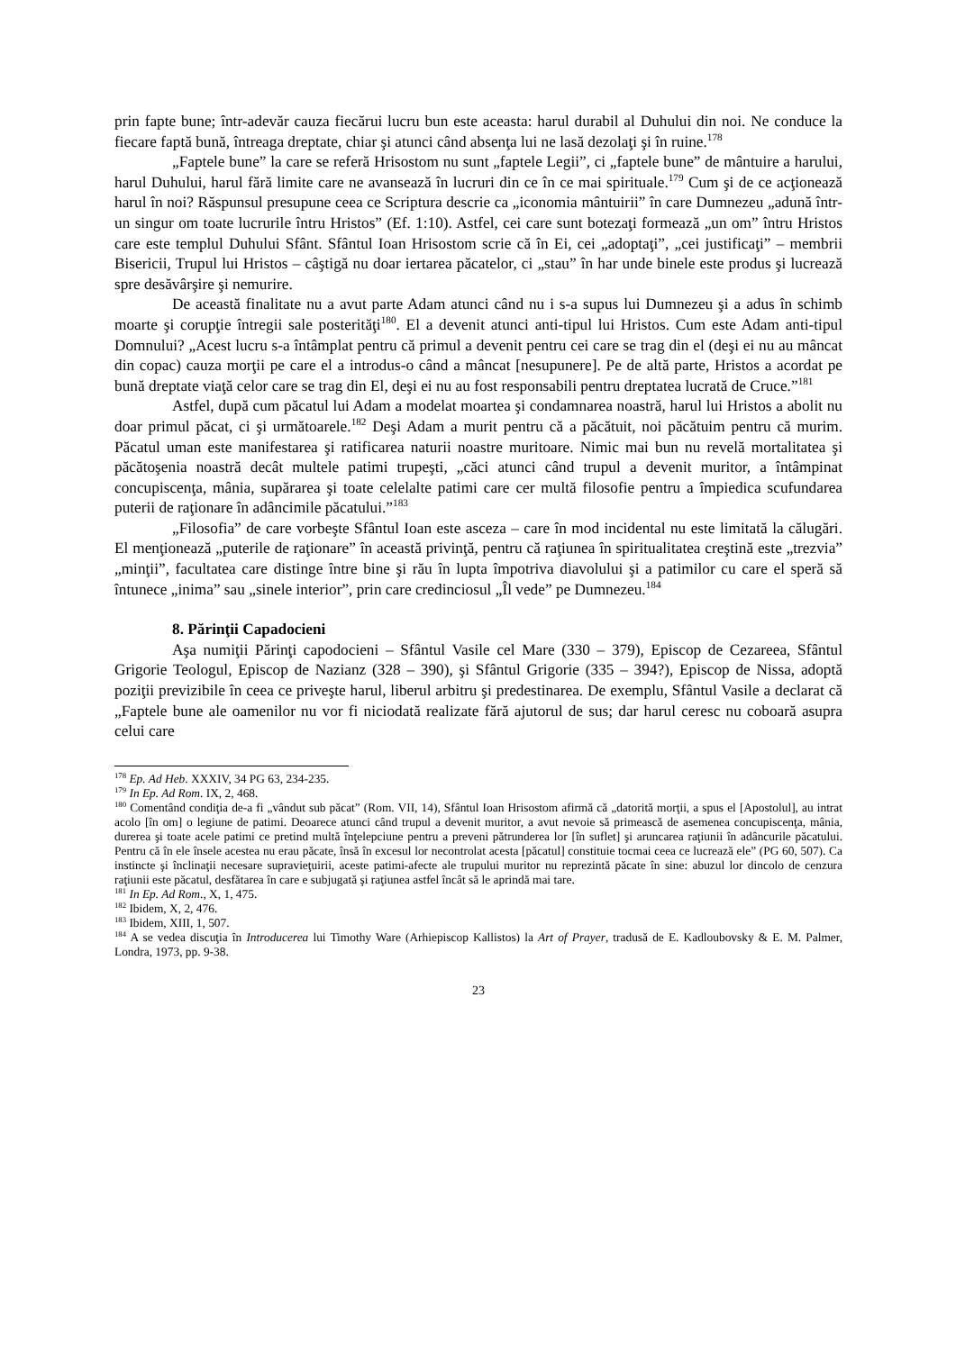prin fapte bune; într-adevăr cauza fiecărui lucru bun este aceasta: harul durabil al Duhului din noi. Ne conduce la fiecare faptă bună, întreaga dreptate, chiar şi atunci când absenţa lui ne lasă dezolaţi şi în ruine.<sup>178</sup>
„Faptele bune” la care se referă Hrisostom nu sunt „faptele Legii”, ci „faptele bune” de mântuire a harului, harul Duhului, harul fără limite care ne avansează în lucruri din ce în ce mai spirituale.<sup>179</sup> Cum şi de ce acţionează harul în noi? Răspunsul presupune ceea ce Scriptura descrie ca „iconomia mântuirii” în care Dumnezeu „adună într-un singur om toate lucrurile întru Hristos” (Ef. 1:10). Astfel, cei care sunt botezaţi formează „un om” întru Hristos care este templul Duhului Sfânt. Sfântul Ioan Hrisostom scrie că în Ei, cei „adoptaţi”, „cei justificaţi” – membrii Bisericii, Trupul lui Hristos – câştigă nu doar iertarea păcatelor, ci „stau” în har unde binele este produs şi lucrează spre desăvârşire şi nemurire.
De această finalitate nu a avut parte Adam atunci când nu i s-a supus lui Dumnezeu şi a adus în schimb moarte şi corupţie întregii sale posterităţi<sup>180</sup>. El a devenit atunci anti-tipul lui Hristos. Cum este Adam anti-tipul Domnului? „Acest lucru s-a întâmplat pentru că primul a devenit pentru cei care se trag din el (deşi ei nu au mâncat din copac) cauza morţii pe care el a introdus-o când a mâncat [nesupunere]. Pe de altă parte, Hristos a acordat pe bună dreptate viaţă celor care se trag din El, deşi ei nu au fost responsabili pentru dreptatea lucrată de Cruce.”<sup>181</sup>
Astfel, după cum păcatul lui Adam a modelat moartea şi condamnarea noastră, harul lui Hristos a abolit nu doar primul păcat, ci şi următoarele.<sup>182</sup> Deşi Adam a murit pentru că a păcătuit, noi păcătuim pentru că murim. Păcatul uman este manifestarea şi ratificarea naturii noastre muritoare. Nimic mai bun nu revelă mortalitatea şi păcătoşenia noastră decât multele patimi trupeşti, „căci atunci când trupul a devenit muritor, a întâmpinat concupiscenţa, mânia, supărarea şi toate celelalte patimi care cer multă filosofie pentru a împiedica scufundarea puterii de raţionare în adâncimile păcatului.”<sup>183</sup>
„Filosofia” de care vorbeşte Sfântul Ioan este asceza – care în mod incidental nu este limitată la călugări. El menţionează „puterile de raţionare” în această privinţă, pentru că raţiunea în spiritualitatea creştină este „trezvia” „minţii”, facultatea care distinge între bine şi rău în lupta împotriva diavolului şi a patimilor cu care el speră să întunece „inima” sau „sinele interior”, prin care credinciosul „Îl vede” pe Dumnezeu.<sup>184</sup>
8. Părinţii Capadocieni
Aşa numiţii Părinţi capodocieni – Sfântul Vasile cel Mare (330 – 379), Episcop de Cezareea, Sfântul Grigorie Teologul, Episcop de Nazianz (328 – 390), şi Sfântul Grigorie (335 – 394?), Episcop de Nissa, adoptă poziţii previzibile în ceea ce priveşte harul, liberul arbitru şi predestinarea. De exemplu, Sfântul Vasile a declarat că „Faptele bune ale oamenilor nu vor fi niciodată realizate fără ajutorul de sus; dar harul ceresc nu coboară asupra celui care
<sup>178</sup> Ep. Ad Heb. XXXIV, 34 PG 63, 234-235.
<sup>179</sup> In Ep. Ad Rom. IX, 2, 468.
<sup>180</sup> Comentând condiţia de-a fi „vândut sub păcat” (Rom. VII, 14), Sfântul Ioan Hrisostom afirmă că „datorită morţii, a spus el [Apostolul], au intrat acolo [în om] o legiune de patimi. Deoarece atunci când trupul a devenit muritor, a avut nevoie să primească de asemenea concupiscenţa, mânia, durerea şi toate acele patimi ce pretind multă înţelepciune pentru a preveni pătrunderea lor [în suflet] şi aruncarea raţiunii în adâncurile păcatului. Pentru că în ele însele acestea nu erau păcate, însă în excesul lor necontrolat acesta [păcatul] constituie tocmai ceea ce lucrează ele” (PG 60, 507). Ca instincte şi înclinaţii necesare supravieţuirii, aceste patimi-afecte ale trupului muritor nu reprezintă păcate în sine: abuzul lor dincolo de cenzura raţiunii este păcatul, desfătarea în care e subjugată şi raţiunea astfel încât să le aprindă mai tare.
<sup>181</sup> In Ep. Ad Rom., X, 1, 475.
<sup>182</sup> Ibidem, X, 2, 476.
<sup>183</sup> Ibidem, XIII, 1, 507.
<sup>184</sup> A se vedea discuţia în Introducerea lui Timothy Ware (Arhiepiscop Kallistos) la Art of Prayer, tradusă de E. Kadloubovsky & E. M. Palmer, Londra, 1973, pp. 9-38.
23